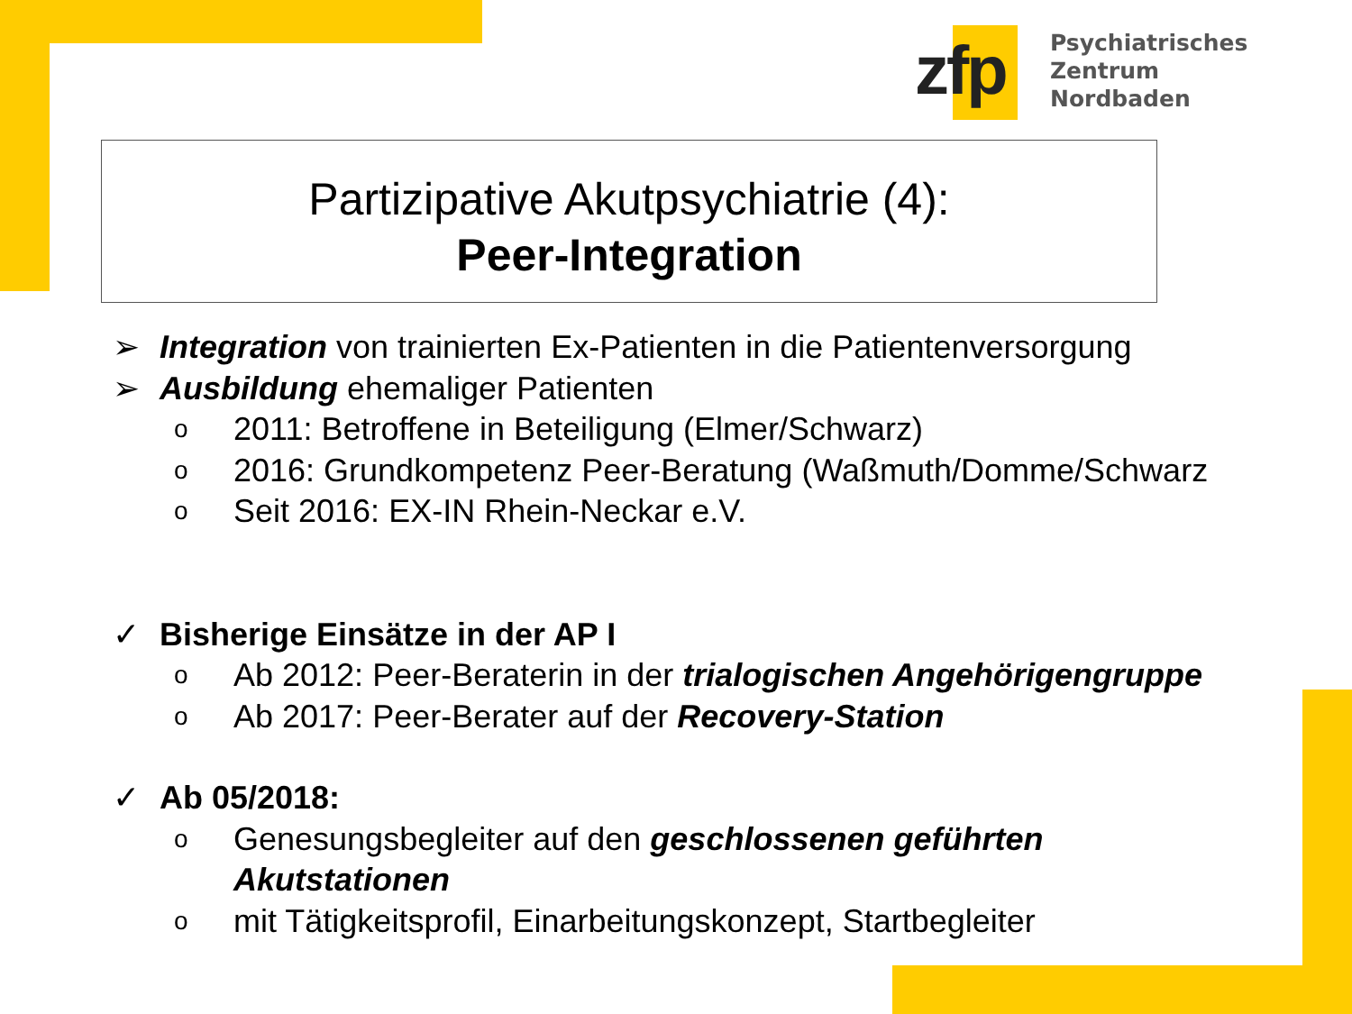zfp
Psychiatrisches Zentrum
Nordbaden
Partizipative Akutpsychiatrie (4):
Peer-Integration
➢ Integration von trainierten Ex-Patienten in die Patientenversorgung
➢ Ausbildung ehemaliger Patienten
o 2011: Betroffene in Beteiligung (Elmer/Schwarz)
o 2016: Grundkompetenz Peer-Beratung (Waßmuth/Domme/Schwarz
o Seit 2016: EX-IN Rhein-Neckar e.V.
✓ Bisherige Einsätze in der AP I
o Ab 2012: Peer-Beraterin in der trialogischen Angehörigengruppe
o Ab 2017: Peer-Berater auf der Recovery-Station
✓ Ab 05/2018:
o Genesungsbegleiter auf den geschlossenen geführten
Akutstationen
omit Tätigkeitsprofil, Einarbeitungskonzept, Startbegleiter